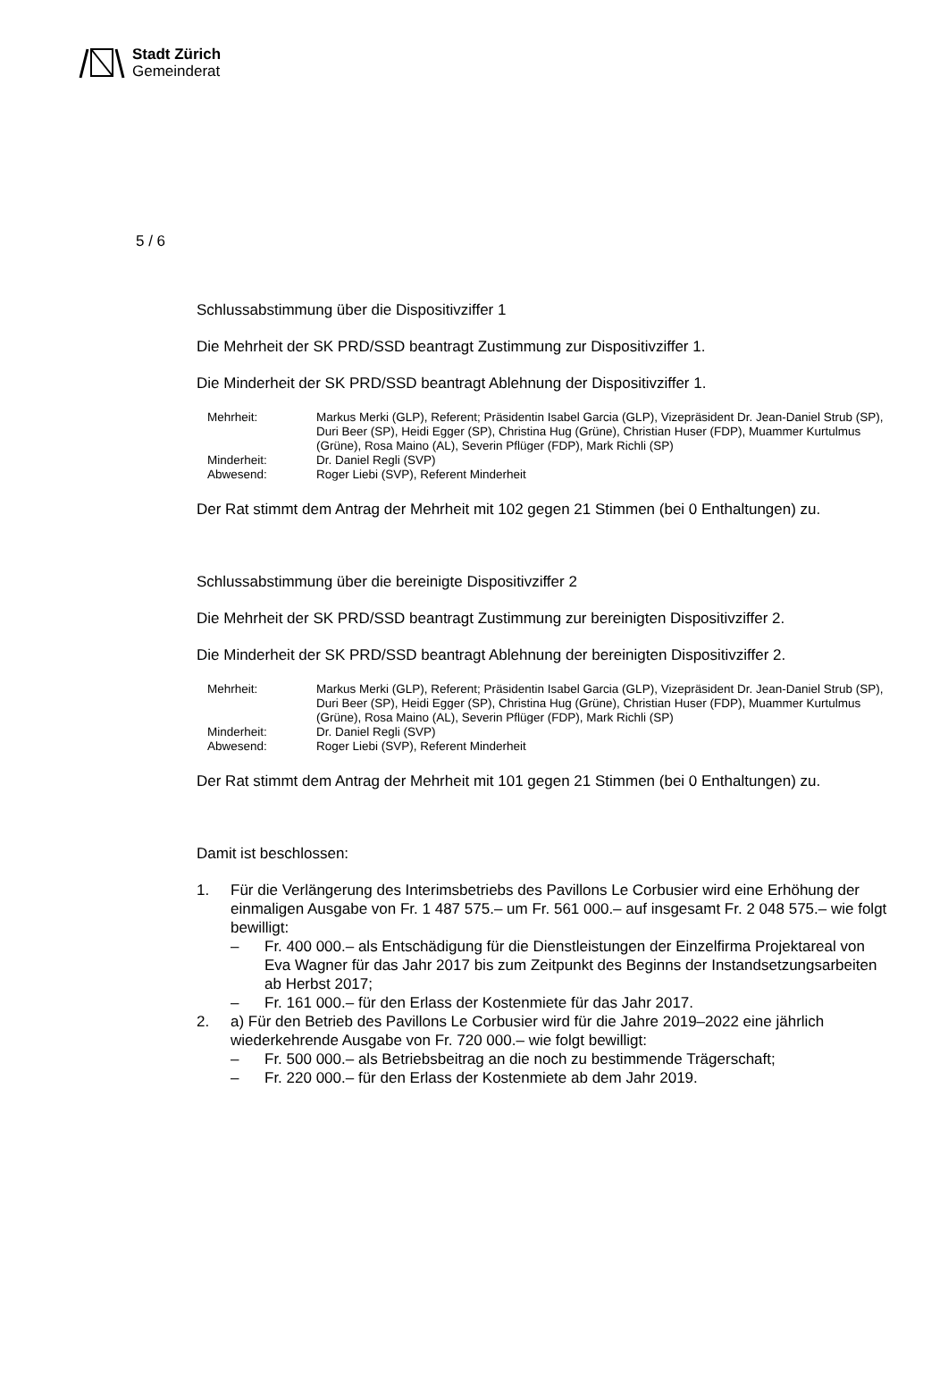Stadt Zürich
Gemeinderat
5 / 6
Schlussabstimmung über die Dispositivziffer 1
Die Mehrheit der SK PRD/SSD beantragt Zustimmung zur Dispositivziffer 1.
Die Minderheit der SK PRD/SSD beantragt Ablehnung der Dispositivziffer 1.
Mehrheit:
Markus Merki (GLP), Referent; Präsidentin Isabel Garcia (GLP), Vizepräsident Dr. Jean-Daniel Strub (SP), Duri Beer (SP), Heidi Egger (SP), Christina Hug (Grüne), Christian Huser (FDP), Muammer Kurtulmus (Grüne), Rosa Maino (AL), Severin Pflüger (FDP), Mark Richli (SP)
Minderheit:
Dr. Daniel Regli (SVP)
Abwesend:
Roger Liebi (SVP), Referent Minderheit
Der Rat stimmt dem Antrag der Mehrheit mit 102 gegen 21 Stimmen (bei 0 Enthaltungen) zu.
Schlussabstimmung über die bereinigte Dispositivziffer 2
Die Mehrheit der SK PRD/SSD beantragt Zustimmung zur bereinigten Dispositivziffer 2.
Die Minderheit der SK PRD/SSD beantragt Ablehnung der bereinigten Dispositivziffer 2.
Mehrheit:
Markus Merki (GLP), Referent; Präsidentin Isabel Garcia (GLP), Vizepräsident Dr. Jean-Daniel Strub (SP), Duri Beer (SP), Heidi Egger (SP), Christina Hug (Grüne), Christian Huser (FDP), Muammer Kurtulmus (Grüne), Rosa Maino (AL), Severin Pflüger (FDP), Mark Richli (SP)
Minderheit:
Dr. Daniel Regli (SVP)
Abwesend:
Roger Liebi (SVP), Referent Minderheit
Der Rat stimmt dem Antrag der Mehrheit mit 101 gegen 21 Stimmen (bei 0 Enthaltungen) zu.
Damit ist beschlossen:
1. Für die Verlängerung des Interimsbetriebs des Pavillons Le Corbusier wird eine Erhöhung der einmaligen Ausgabe von Fr. 1 487 575.– um Fr. 561 000.– auf insgesamt Fr. 2 048 575.– wie folgt bewilligt:
– Fr. 400 000.– als Entschädigung für die Dienstleistungen der Einzelfirma Projektareal von Eva Wagner für das Jahr 2017 bis zum Zeitpunkt des Beginns der Instandsetzungsarbeiten ab Herbst 2017;
– Fr. 161 000.– für den Erlass der Kostenmiete für das Jahr 2017.
2. a) Für den Betrieb des Pavillons Le Corbusier wird für die Jahre 2019–2022 eine jährlich wiederkehrende Ausgabe von Fr. 720 000.– wie folgt bewilligt:
– Fr. 500 000.– als Betriebsbeitrag an die noch zu bestimmende Trägerschaft;
– Fr. 220 000.– für den Erlass der Kostenmiete ab dem Jahr 2019.